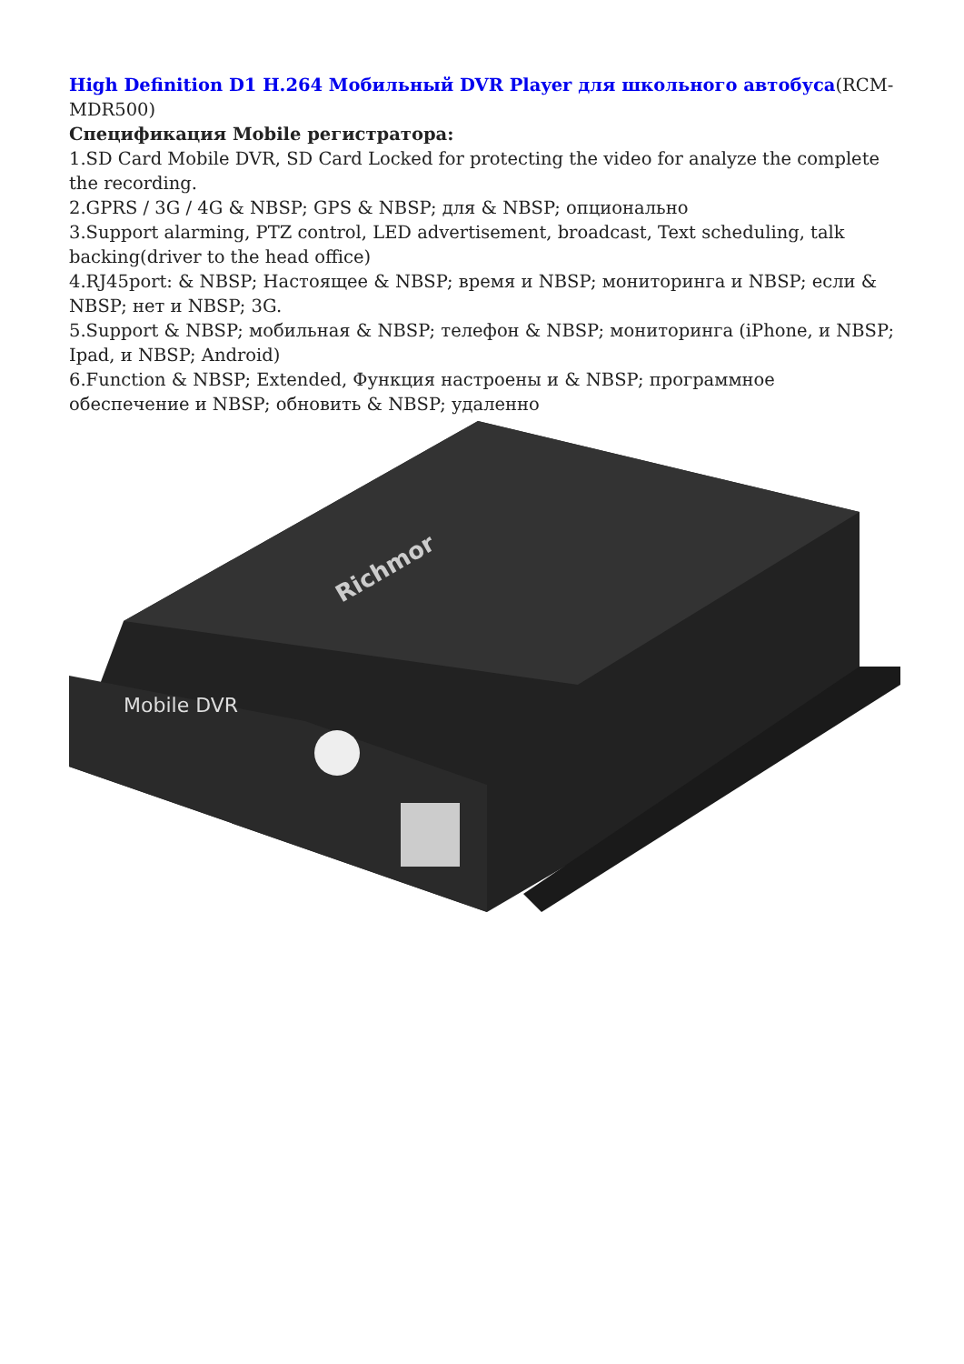High Definition D1 H.264 Мобильный DVR Player для школьного автобуса(RCM-MDR500)
Спецификация Mobile регистратора:
1.SD Card Mobile DVR, SD Card Locked for protecting the video for analyze the complete the recording.
2.GPRS / 3G / 4G & NBSP; GPS & NBSP; для & NBSP; опционально
3.Support alarming, PTZ control, LED advertisement, broadcast, Text scheduling, talk backing(driver to the head office)
4.RJ45port: & NBSP; Настоящее & NBSP; время и NBSP; мониторинга и NBSP; если & NBSP; нет и NBSP; 3G.
5.Support & NBSP; мобильная & NBSP; телефон & NBSP; мониторинга (iPhone, и NBSP; Ipad, и NBSP; Android)
6.Function & NBSP; Extended, Функция настроены и & NBSP; программное обеспечение и NBSP; обновить & NBSP; удаленно
Mobile DVR
Richmor